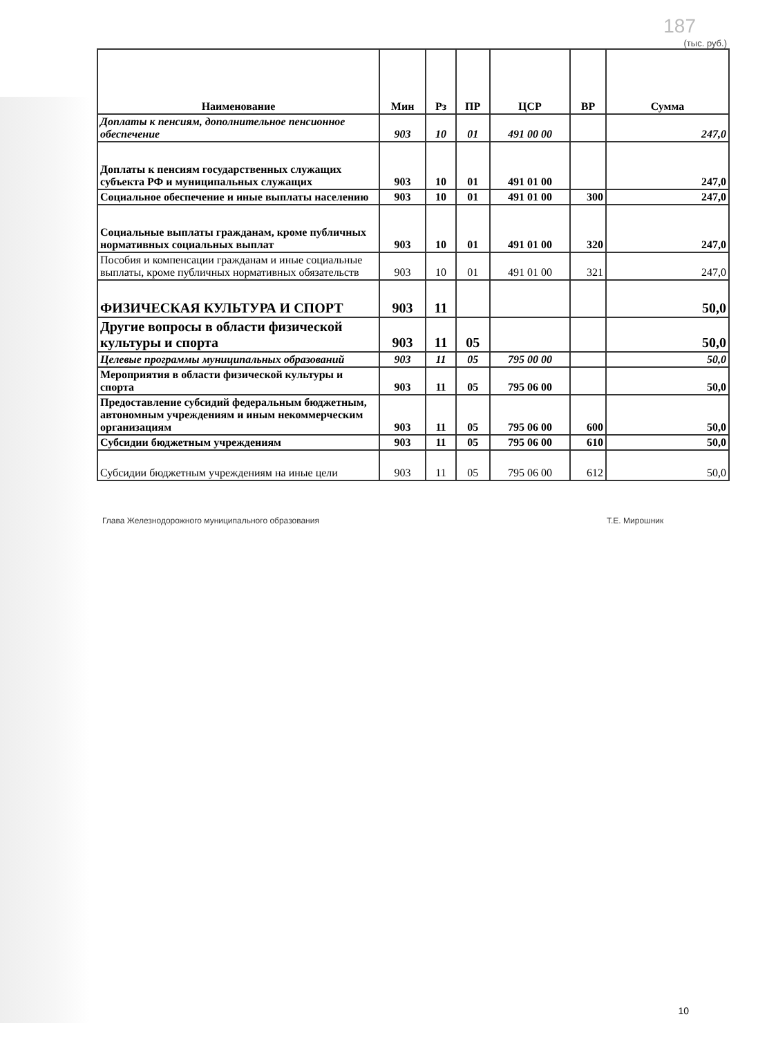187
(тыс. руб.)
| Наименование | Мин | Рз | ПР | ЦСР | ВР | Сумма |
| --- | --- | --- | --- | --- | --- | --- |
| Доплаты к пенсиям, дополнительное пенсионное обеспечение | 903 | 10 | 01 | 491 00 00 | | 247,0 |
| Доплаты к пенсиям государственных служащих субъекта РФ и муниципальных служащих | 903 | 10 | 01 | 491 01 00 | | 247,0 |
| Социальное обеспечение и иные выплаты населению | 903 | 10 | 01 | 491 01 00 | 300 | 247,0 |
| Социальные выплаты гражданам, кроме публичных нормативных социальных выплат | 903 | 10 | 01 | 491 01 00 | 320 | 247,0 |
| Пособия и компенсации гражданам и иные социальные выплаты, кроме публичных нормативных обязательств | 903 | 10 | 01 | 491 01 00 | 321 | 247,0 |
| ФИЗИЧЕСКАЯ КУЛЬТУРА И СПОРТ | 903 | 11 | | | | 50,0 |
| Другие вопросы в области физической культуры и спорта | 903 | 11 | 05 | | | 50,0 |
| Целевые программы муниципальных образований | 903 | 11 | 05 | 795 00 00 | | 50,0 |
| Мероприятия в области физической культуры и спорта | 903 | 11 | 05 | 795 06 00 | | 50,0 |
| Предоставление субсидий федеральным бюджетным, автономным учреждениям и иным некоммерческим организациям | 903 | 11 | 05 | 795 06 00 | 600 | 50,0 |
| Субсидии бюджетным учреждениям | 903 | 11 | 05 | 795 06 00 | 610 | 50,0 |
| Субсидии бюджетным учреждениям на иные цели | 903 | 11 | 05 | 795 06 00 | 612 | 50,0 |
Глава Железнодорожного муниципального образования Т.Е. Мирошник
10